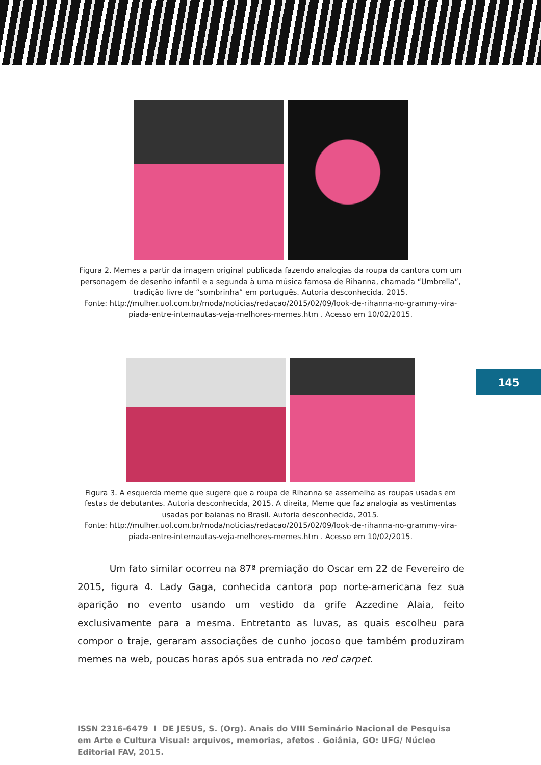145
Figura 2. Memes a partir da imagem original publicada fazendo analogias da roupa da cantora com um personagem de desenho infantil e a segunda à uma música famosa de Rihanna, chamada “Umbrella”, tradição livre de “sombrinha” em português. Autoria desconhecida. 2015.
Fonte: http://mulher.uol.com.br/moda/noticias/redacao/2015/02/09/look-de-rihanna-no-grammy-vira-piada-entre-internautas-veja-melhores-memes.htm . Acesso em 10/02/2015.
Figura 3. A esquerda meme que sugere que a roupa de Rihanna se assemelha as roupas usadas em festas de debutantes. Autoria desconhecida, 2015. A direita, Meme que faz analogia as vestimentas usadas por baianas no Brasil. Autoria desconhecida, 2015.
Fonte: http://mulher.uol.com.br/moda/noticias/redacao/2015/02/09/look-de-rihanna-no-grammy-vira-piada-entre-internautas-veja-melhores-memes.htm . Acesso em 10/02/2015.
Um fato similar ocorreu na 87ª premiação do Oscar em 22 de Fevereiro de 2015, figura 4. Lady Gaga, conhecida cantora pop norte-americana fez sua aparição no evento usando um vestido da grife Azzedine Alaia, feito exclusivamente para a mesma. Entretanto as luvas, as quais escolheu para compor o traje, geraram associações de cunho jocoso que também produziram memes na web, poucas horas após sua entrada no red carpet.
ISSN 2316-6479 I DE JESUS, S. (Org). Anais do VIII Seminário Nacional de Pesquisa em Arte e Cultura Visual: arquivos, memorias, afetos . Goiânia, GO: UFG/ Núcleo Editorial FAV, 2015.